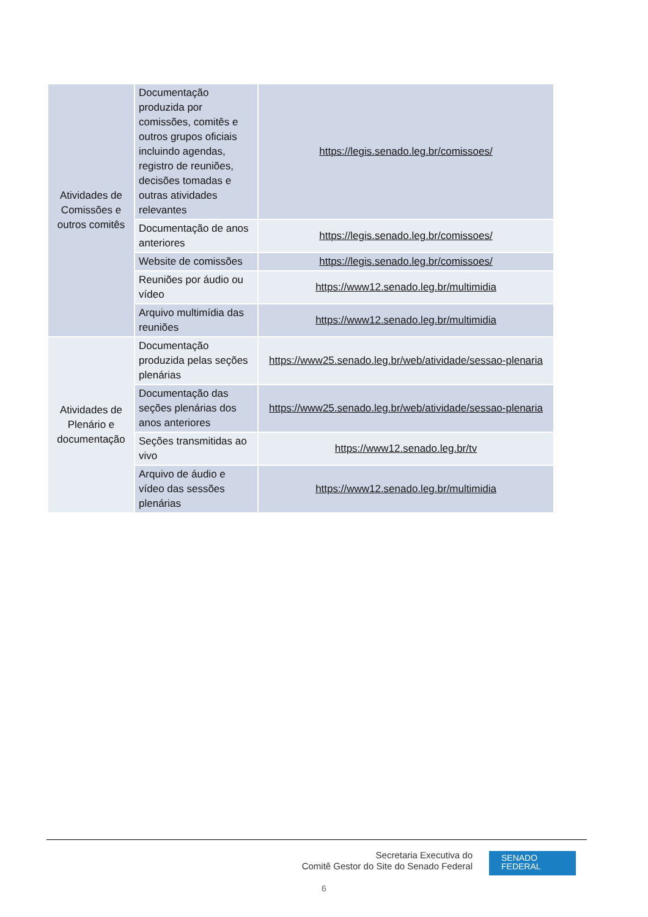| Atividades de Comissões e outros comitês | Documentação produzida por comissões, comitês e outros grupos oficiais incluindo agendas, registro de reuniões, decisões tomadas e outras atividades relevantes | https://legis.senado.leg.br/comissoes/ |
| | Documentação de anos anteriores | https://legis.senado.leg.br/comissoes/ |
| | Website de comissões | https://legis.senado.leg.br/comissoes/ |
| | Reuniões por áudio ou vídeo | https://www12.senado.leg.br/multimidia |
| | Arquivo multimídia das reuniões | https://www12.senado.leg.br/multimidia |
| Atividades de Plenário e documentação | Documentação produzida pelas seções plenárias | https://www25.senado.leg.br/web/atividade/sessao-plenaria |
| | Documentação das seções plenárias dos anos anteriores | https://www25.senado.leg.br/web/atividade/sessao-plenaria |
| | Seções transmitidas ao vivo | https://www12.senado.leg.br/tv |
| | Arquivo de áudio e vídeo das sessões plenárias | https://www12.senado.leg.br/multimidia |
Secretaria Executiva do
Comitê Gestor do Site do Senado Federal
SENADO
FEDERAL
6